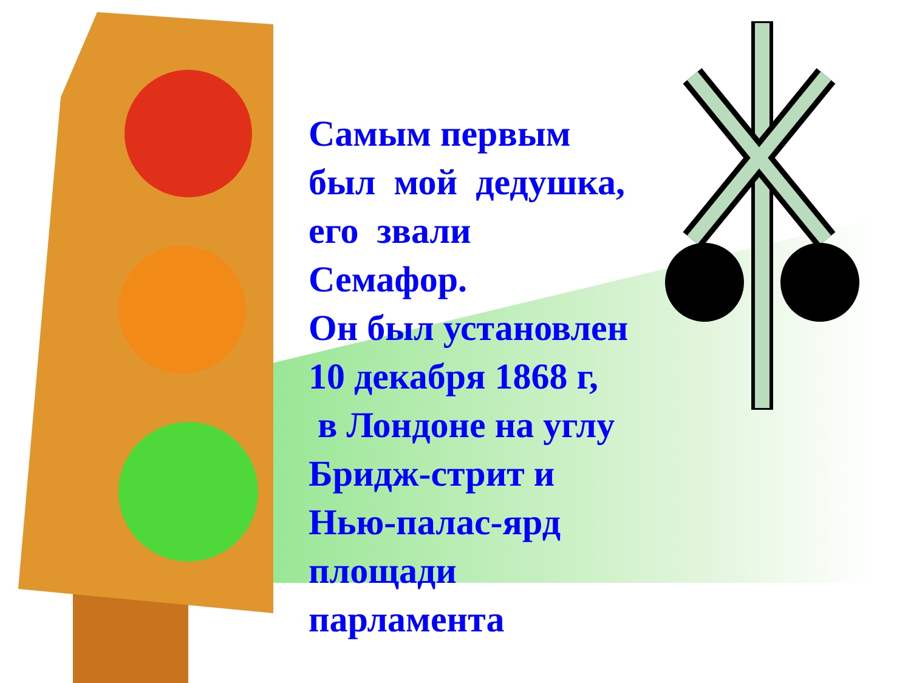Самым первым
был мой дедушка,
его звали
Семафор.
Он был установлен
10 декабря 1868 г,
в Лондоне на углу
Бридж-стрит и
Нью-палас-ярд
площади
парламента